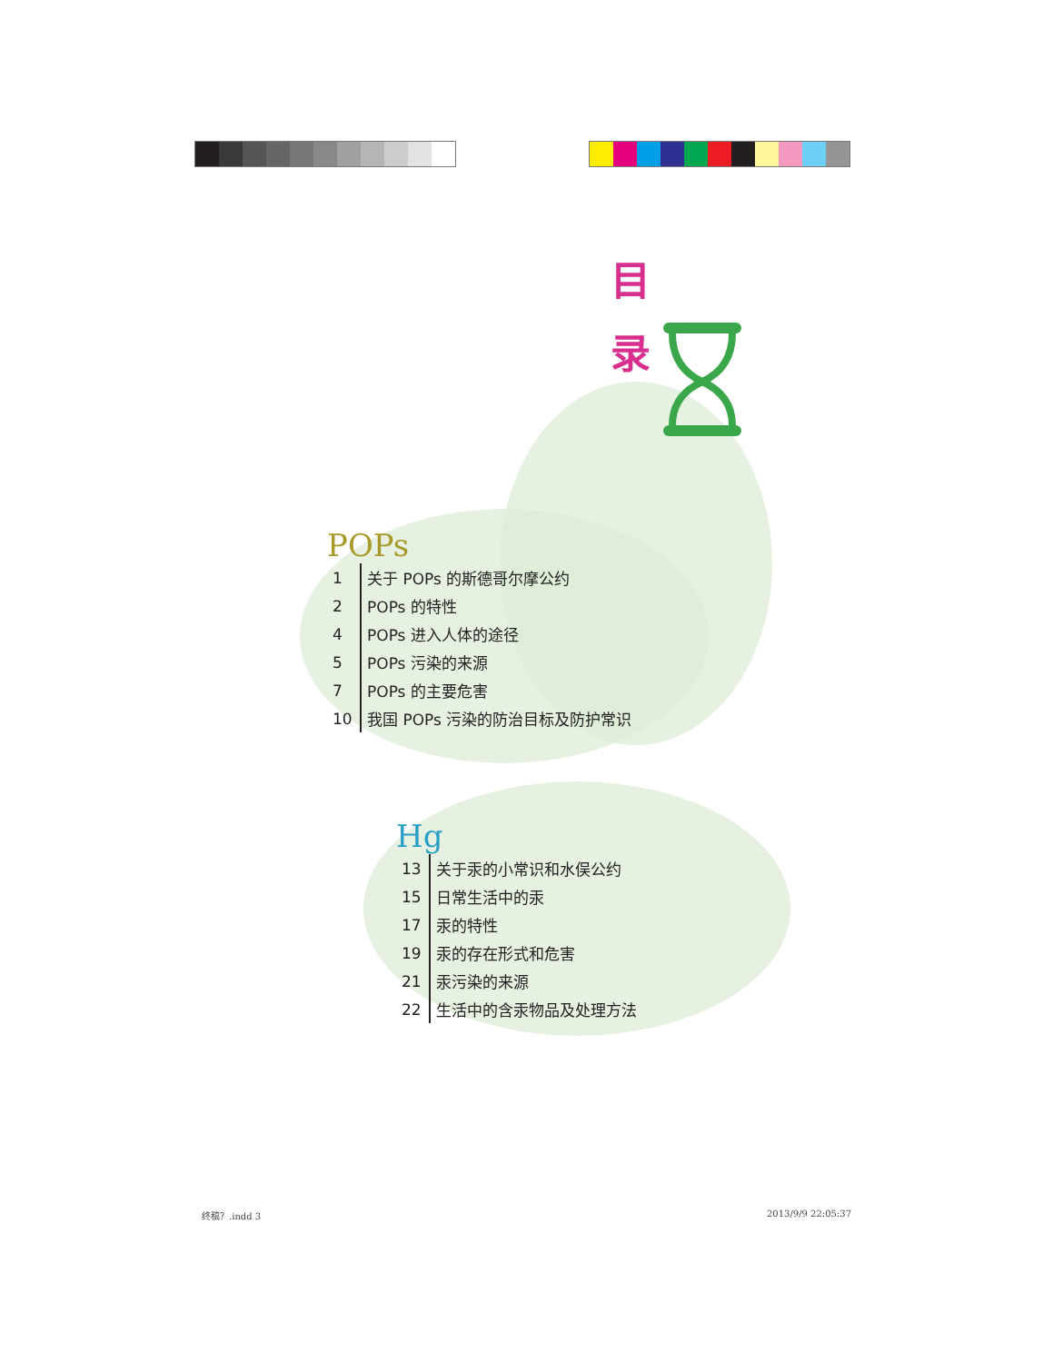目
录
POPs
| 1 | 关于 POPs 的斯德哥尔摩公约 |
| 2 | POPs 的特性 |
| 4 | POPs 进入人体的途径 |
| 5 | POPs 污染的来源 |
| 7 | POPs 的主要危害 |
| 10 | 我国 POPs 污染的防治目标及防护常识 |
Hg
| 13 | 关于汞的小常识和水俣公约 |
| 15 | 日常生活中的汞 |
| 17 | 汞的特性 |
| 19 | 汞的存在形式和危害 |
| 21 | 汞污染的来源 |
| 22 | 生活中的含汞物品及处理方法 |
终稿？.indd 3 2013/9/9 22:05:37